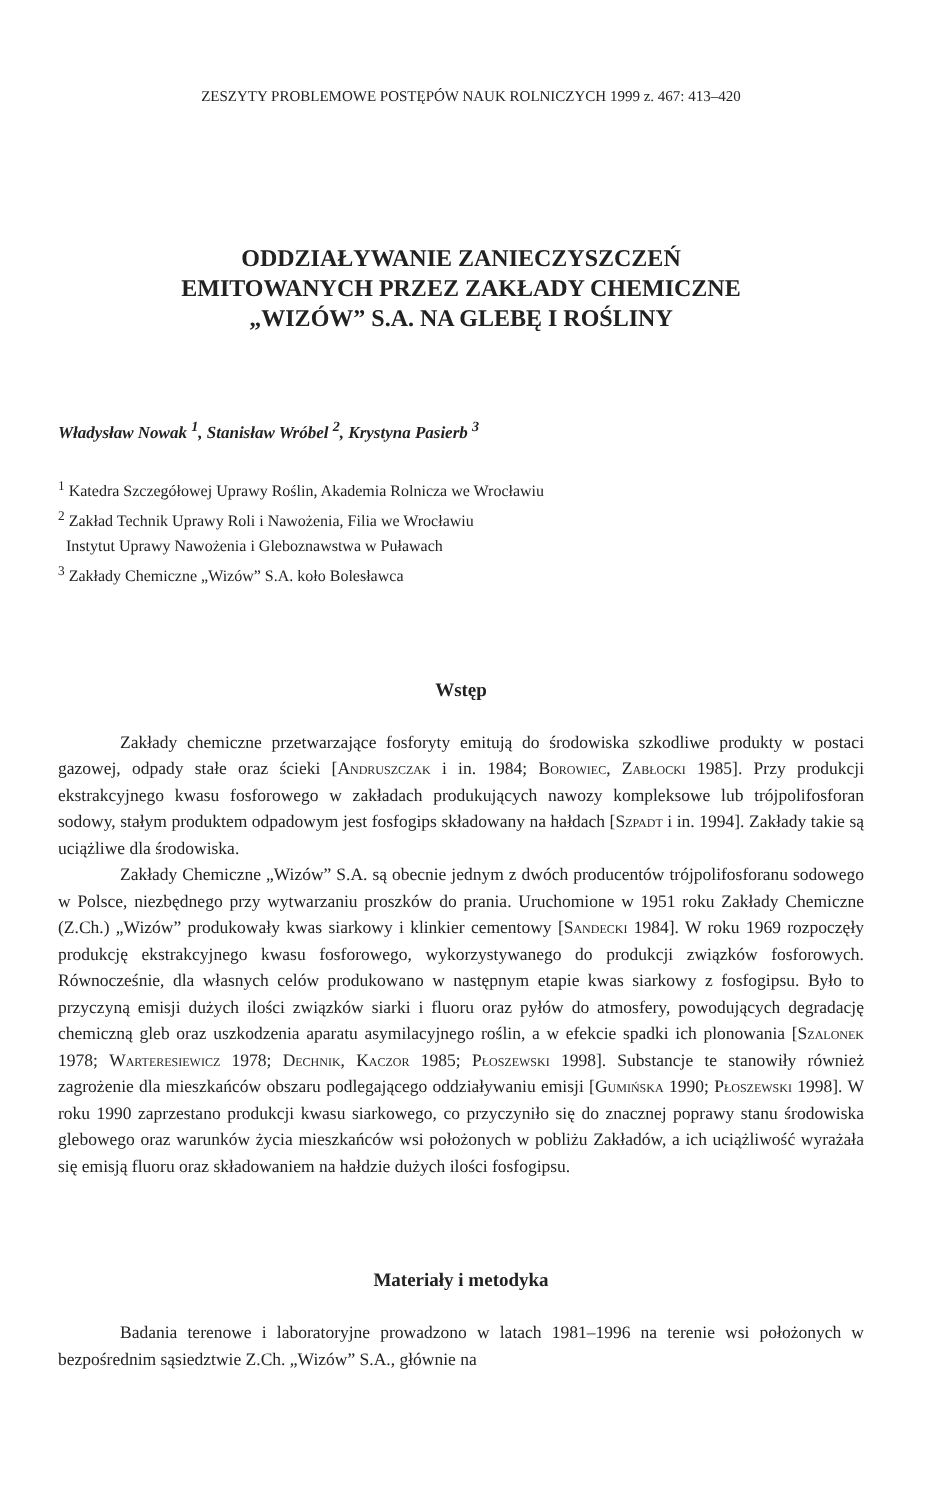ZESZYTY PROBLEMOWE POSTĘPÓW NAUK ROLNICZYCH 1999 z. 467: 413–420
ODDZIAŁYWANIE ZANIECZYSZCZEŃ
EMITOWANYCH PRZEZ ZAKŁADY CHEMICZNE
„WIZÓW” S.A. NA GLEBĘ I ROŚLINY
Władysław Nowak <sup>1</sup>, Stanisław Wróbel <sup>2</sup>, Krystyna Pasierb <sup>3</sup>
<sup>1</sup> Katedra Szczegółowej Uprawy Roślin, Akademia Rolnicza we Wrocławiu
<sup>2</sup> Zakład Technik Uprawy Roli i Nawożenia, Filia we Wrocławiu
Instytut Uprawy Nawożenia i Gleboznawstwa w Puławach
<sup>3</sup> Zakłady Chemiczne „Wizów” S.A. koło Bolesławca
Wstęp
Zakłady chemiczne przetwarzające fosforyty emitują do środowiska szkodliwe produkty w postaci gazowej, odpady stałe oraz ścieki [Andruszczak i in. 1984; Borowiec, Zabłocki 1985]. Przy produkcji ekstrakcyjnego kwasu fosforowego w zakładach produkujących nawozy kompleksowe lub trójpolifosforan sodowy, stałym produktem odpadowym jest fosfogips składowany na hałdach [Szpadt i in. 1994]. Zakłady takie są uciążliwe dla środowiska.
Zakłady Chemiczne „Wizów” S.A. są obecnie jednym z dwóch producentów trójpolifosforanu sodowego w Polsce, niezbędnego przy wytwarzaniu proszków do prania. Uruchomione w 1951 roku Zakłady Chemiczne (Z.Ch.) „Wizów” produkowały kwas siarkowy i klinkier cementowy [Sandecki 1984]. W roku 1969 rozpoczęły produkcję ekstrakcyjnego kwasu fosforowego, wykorzystywanego do produkcji związków fosforowych. Równocześnie, dla własnych celów produkowano w następnym etapie kwas siarkowy z fosfogipsu. Było to przyczyną emisji dużych ilości związków siarki i fluoru oraz pyłów do atmosfery, powodujących degradację chemiczną gleb oraz uszkodzenia aparatu asymilacyjnego roślin, a w efekcie spadki ich plonowania [Szalonek 1978; Warteresiewicz 1978; Dechnik, Kaczor 1985; Płoszewski 1998]. Substancje te stanowiły również zagrożenie dla mieszkańców obszaru podlegającego oddziaływaniu emisji [Gumińska 1990; Płoszewski 1998]. W roku 1990 zaprzestano produkcji kwasu siarkowego, co przyczyniło się do znacznej poprawy stanu środowiska glebowego oraz warunków życia mieszkańców wsi położonych w pobliżu Zakładów, a ich uciążliwość wyrażała się emisją fluoru oraz składowaniem na hałdzie dużych ilości fosfogipsu.
Materiały i metodyka
Badania terenowe i laboratoryjne prowadzono w latach 1981–1996 na terenie wsi położonych w bezpośrednim sąsiedztwie Z.Ch. „Wizów” S.A., głównie na